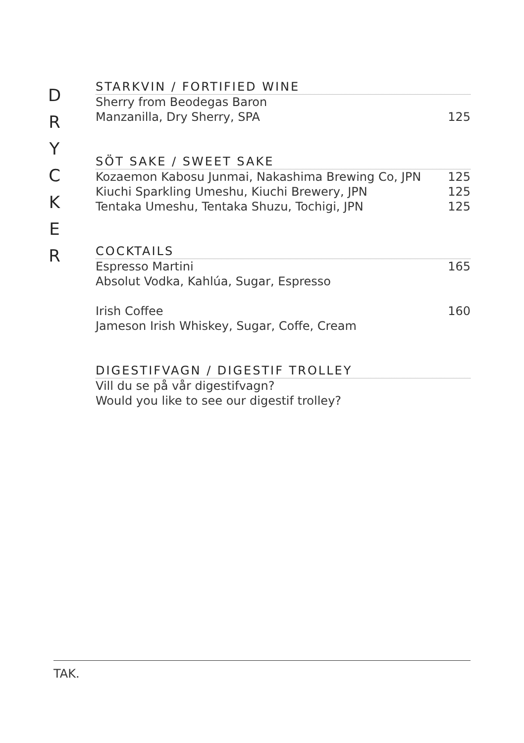D
R
Y
C
K
E
R
STARKVIN / FORTIFIED WINE
Sherry from Beodegas Baron
Manzanilla, Dry Sherry, SPA 125
SÖT SAKE / SWEET SAKE
Kozaemon Kabosu Junmai, Nakashima Brewing Co, JPN 125
Kiuchi Sparkling Umeshu, Kiuchi Brewery, JPN 125
Tentaka Umeshu, Tentaka Shuzu, Tochigi, JPN 125
COCKTAILS
Espresso Martini 165
Absolut Vodka, Kahlúa, Sugar, Espresso
Irish Coffee 160
Jameson Irish Whiskey, Sugar, Coffe, Cream
DIGESTIFVAGN / DIGESTIF TROLLEY
Vill du se på vår digestifvagn?
Would you like to see our digestif trolley?
TAK.